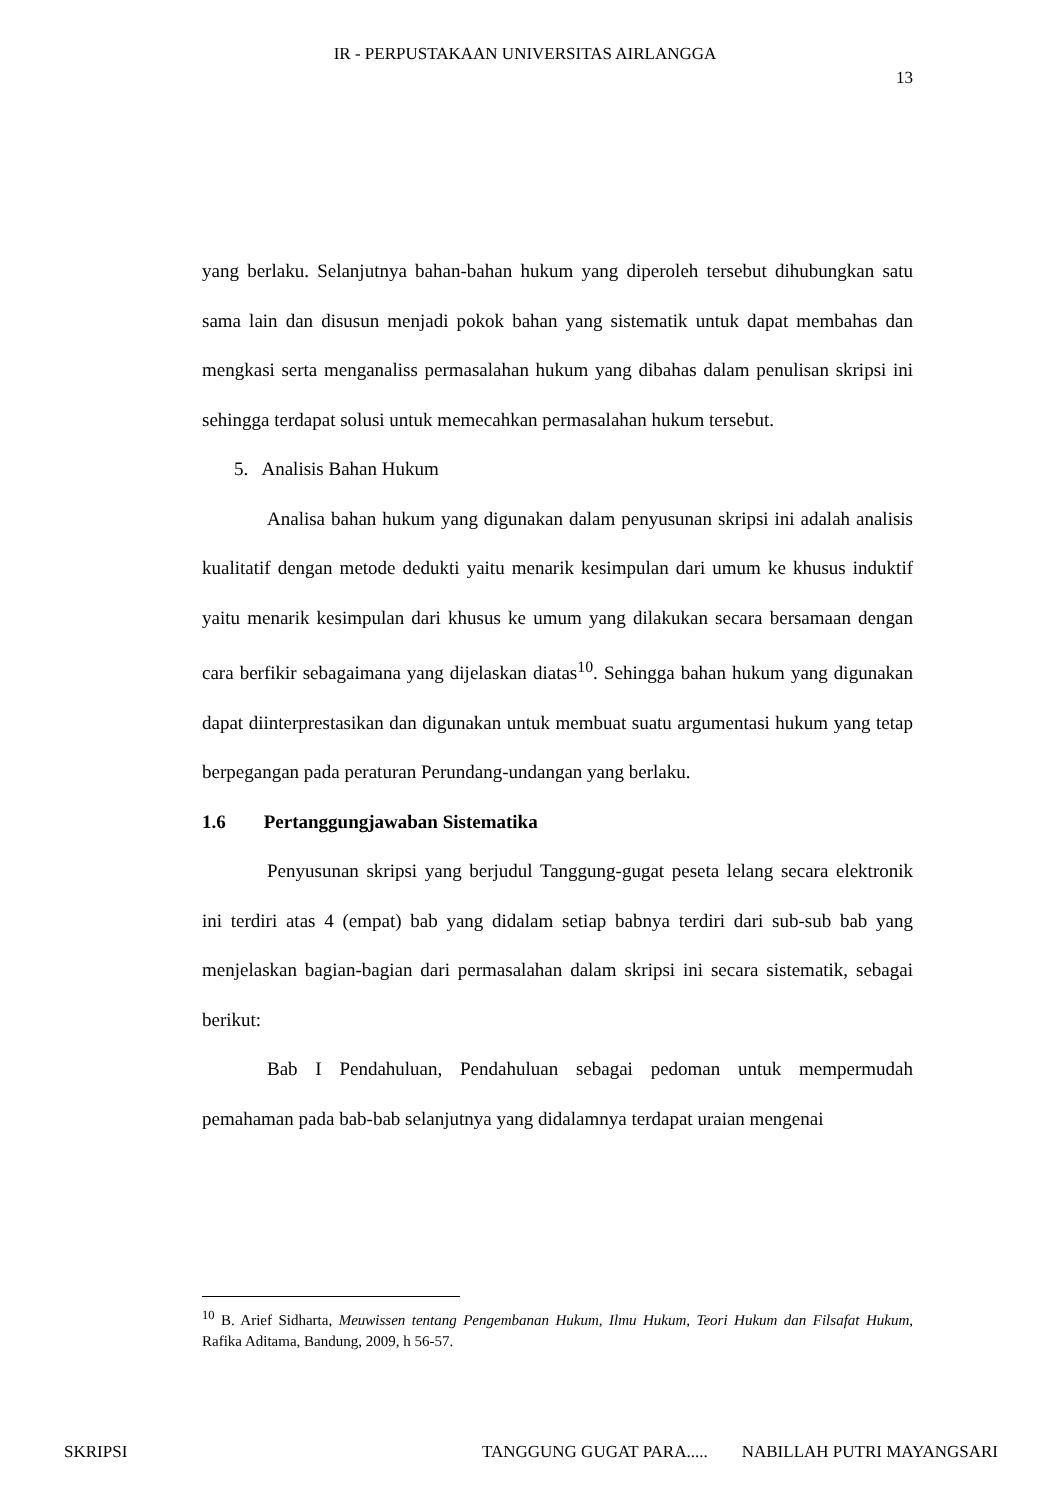IR - PERPUSTAKAAN UNIVERSITAS AIRLANGGA
13
yang berlaku. Selanjutnya bahan-bahan hukum yang diperoleh tersebut dihubungkan satu sama lain dan disusun menjadi pokok bahan yang sistematik untuk dapat membahas dan mengkasi serta menganaliss permasalahan hukum yang dibahas dalam penulisan skripsi ini sehingga terdapat solusi untuk memecahkan permasalahan hukum tersebut.
5. Analisis Bahan Hukum
Analisa bahan hukum yang digunakan dalam penyusunan skripsi ini adalah analisis kualitatif dengan metode dedukti yaitu menarik kesimpulan dari umum ke khusus induktif yaitu menarik kesimpulan dari khusus ke umum yang dilakukan secara bersamaan dengan cara berfikir sebagaimana yang dijelaskan diatas<sup>10</sup>. Sehingga bahan hukum yang digunakan dapat diinterprestasikan dan digunakan untuk membuat suatu argumentasi hukum yang tetap berpegangan pada peraturan Perundang-undangan yang berlaku.
1.6 Pertanggungjawaban Sistematika
Penyusunan skripsi yang berjudul Tanggung-gugat peseta lelang secara elektronik ini terdiri atas 4 (empat) bab yang didalam setiap babnya terdiri dari sub-sub bab yang menjelaskan bagian-bagian dari permasalahan dalam skripsi ini secara sistematik, sebagai berikut:
Bab I Pendahuluan, Pendahuluan sebagai pedoman untuk mempermudah pemahaman pada bab-bab selanjutnya yang didalamnya terdapat uraian mengenai
<sup>10</sup> B. Arief Sidharta, Meuwissen tentang Pengembanan Hukum, Ilmu Hukum, Teori Hukum dan Filsafat Hukum, Rafika Aditama, Bandung, 2009, h 56-57.
SKRIPSI TANGGUNG GUGAT PARA..... NABILLAH PUTRI MAYANGSARI